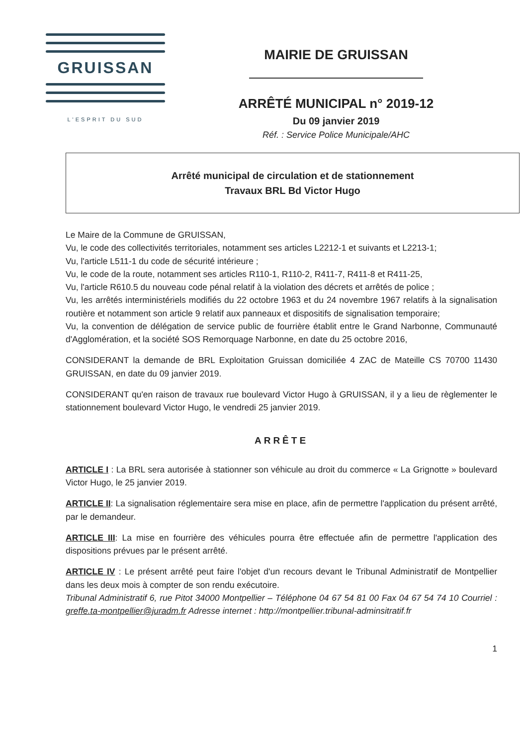GRUISSAN
L'ESPRIT DU SUD
MAIRIE DE GRUISSAN
ARRÊTÉ MUNICIPAL n° 2019-12
Du 09 janvier 2019
Réf. : Service Police Municipale/AHC
Arrêté municipal de circulation et de stationnement
Travaux BRL Bd Victor Hugo
Le Maire de la Commune de GRUISSAN,
Vu, le code des collectivités territoriales, notamment ses articles L2212-1 et suivants et L2213-1;
Vu, l'article L511-1 du code de sécurité intérieure ;
Vu, le code de la route, notamment ses articles R110-1, R110-2, R411-7, R411-8 et R411-25,
Vu, l'article R610.5 du nouveau code pénal relatif à la violation des décrets et arrêtés de police ;
Vu, les arrêtés interministériels modifiés du 22 octobre 1963 et du 24 novembre 1967 relatifs à la signalisation routière et notamment son article 9 relatif aux panneaux et dispositifs de signalisation temporaire;
Vu, la convention de délégation de service public de fourrière établit entre le Grand Narbonne, Communauté d'Agglomération, et la société SOS Remorquage Narbonne, en date du 25 octobre 2016,
CONSIDERANT la demande de BRL Exploitation Gruissan domiciliée 4 ZAC de Mateille CS 70700 11430 GRUISSAN, en date du 09 janvier 2019.
CONSIDERANT qu'en raison de travaux rue boulevard Victor Hugo à GRUISSAN, il y a lieu de règlementer le stationnement boulevard Victor Hugo, le vendredi 25 janvier 2019.
ARRÊTE
ARTICLE I : La BRL sera autorisée à stationner son véhicule au droit du commerce « La Grignotte » boulevard Victor Hugo, le 25 janvier 2019.
ARTICLE II: La signalisation réglementaire sera mise en place, afin de permettre l'application du présent arrêté, par le demandeur.
ARTICLE III: La mise en fourrière des véhicules pourra être effectuée afin de permettre l'application des dispositions prévues par le présent arrêté.
ARTICLE IV : Le présent arrêté peut faire l'objet d'un recours devant le Tribunal Administratif de Montpellier dans les deux mois à compter de son rendu exécutoire.
Tribunal Administratif 6, rue Pitot 34000 Montpellier – Téléphone 04 67 54 81 00 Fax 04 67 54 74 10 Courriel : greffe.ta-montpellier@juradm.fr Adresse internet : http://montpellier.tribunal-adminsitratif.fr
1